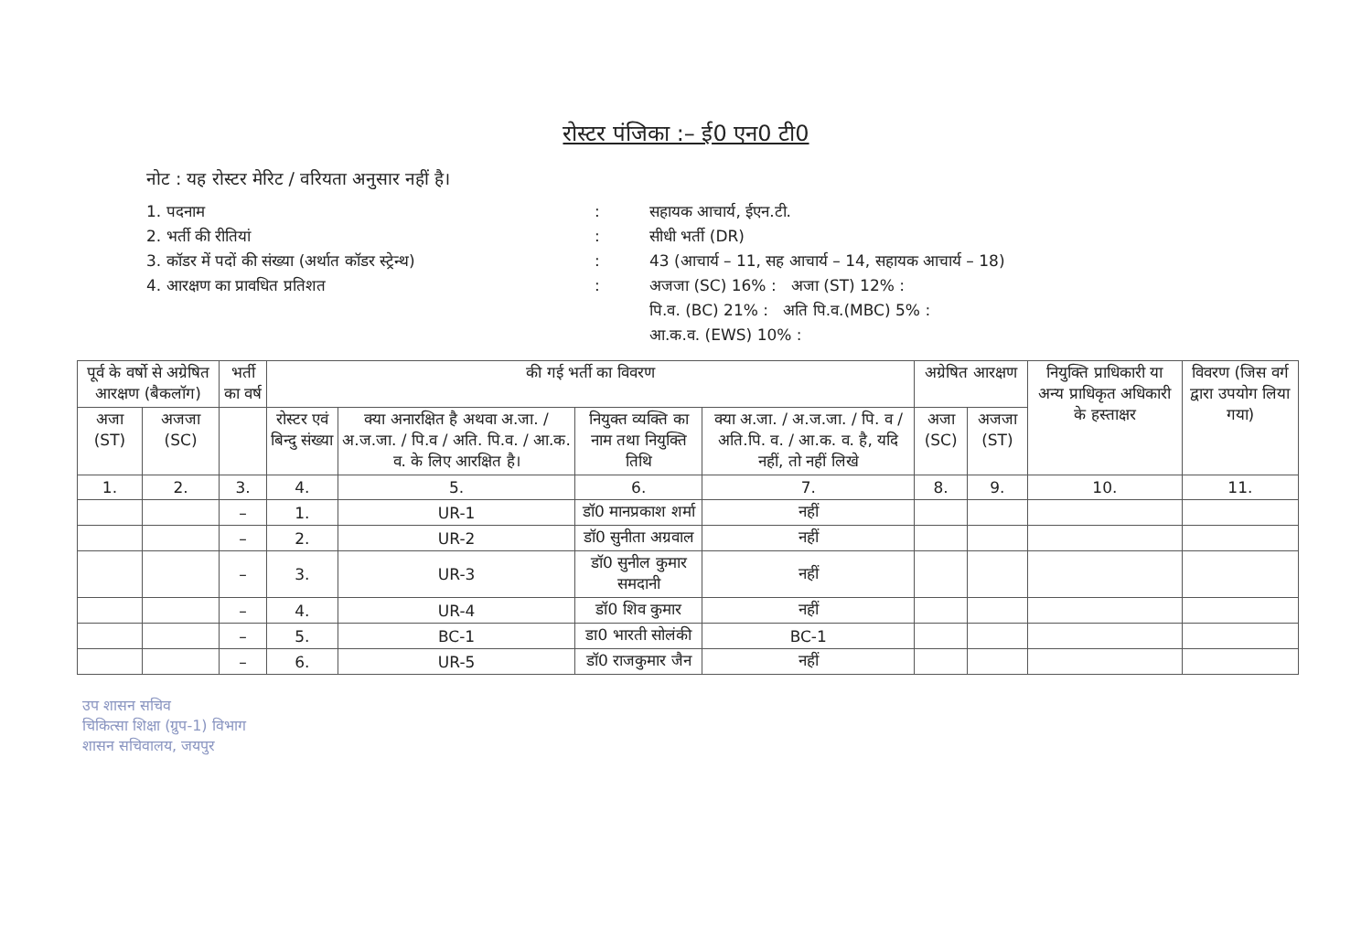रोस्टर पंजिका :– ई0 एन0 टी0
नोट : यह रोस्टर मेरिट / वरियता अनुसार नहीं है।
1. पदनाम: सहायक आचार्य, ईएन.टी.
2. भर्ती की रीतियां: सीधी भर्ती (DR)
3. कॉडर में पदों की संख्या (अर्थात कॉडर स्ट्रेन्थ): 43 (आचार्य – 11, सह आचार्य – 14, सहायक आचार्य – 18)
4. आरक्षण का प्रावधित प्रतिशत: अजजा (SC) 16% : अजा (ST) 12% :
पि.व. (BC) 21% : अति पि.व.(MBC) 5% :
आ.क.व. (EWS) 10% :
| पूर्व के वर्षो से अग्रेषित आरक्षण (बैकलॉग) | | भर्ती का वर्ष | की गई भर्ती का विवरण | | | | अग्रेषित आरक्षण | | नियुक्ति प्राधिकारी या अन्य प्राधिकृत अधिकारी के हस्ताक्षर | विवरण (जिस वर्ग द्वारा उपयोग लिया गया) |
| --- | --- | --- | --- | --- | --- | --- | --- | --- | --- | --- |
| अजा (ST) | अजजा (SC) | | रोस्टर एवं बिन्दु संख्या | क्या अनारक्षित है अथवा अ.जा. / अ.ज.जा. / पि.व / अति. पि.व. / आ.क. व. के लिए आरक्षित है। | नियुक्त व्यक्ति का नाम तथा नियुक्ति तिथि | क्या अ.जा. / अ.ज.जा. / पि. व / अति.पि. व. / आ.क. व. है, यदि नहीं, तो नहीं लिखे | अजा (SC) | अजजा (ST) | | |
| 1. | 2. | 3. | 4. | 5. | 6. | 7. | 8. | 9. | 10. | 11. |
| | | – | 1. | UR-1 | डॉ0 मानप्रकाश शर्मा | नहीं | | | | |
| | | – | 2. | UR-2 | डॉ0 सुनीता अग्रवाल | नहीं | | | | |
| | | – | 3. | UR-3 | डॉ0 सुनील कुमार समदानी | नहीं | | | | |
| | | – | 4. | UR-4 | डॉ0 शिव कुमार | नहीं | | | | |
| | | – | 5. | BC-1 | डा0 भारती सोलंकी | BC-1 | | | | |
| | | – | 6. | UR-5 | डॉ0 राजकुमार जैन | नहीं | | | | |
उप शासन सचिव
चिकित्सा शिक्षा (ग्रुप-1) विभाग
शासन सचिवालय, जयपुर